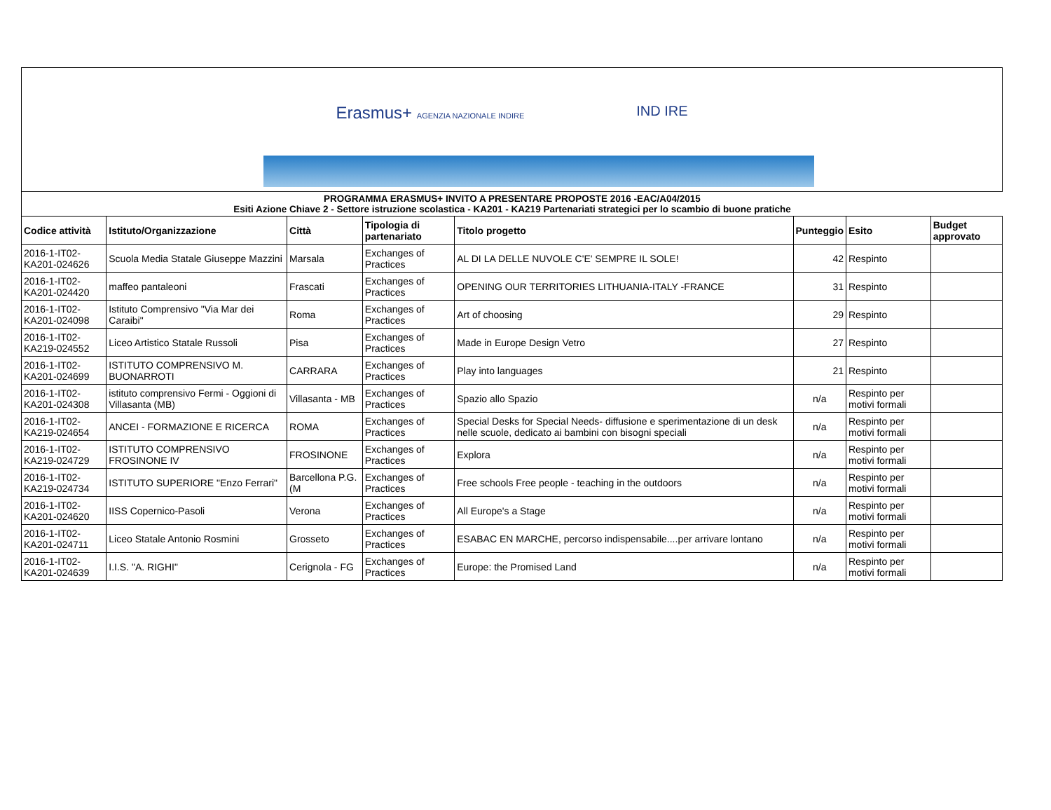Erasmus+ AGENZIA NAZIONALE INDIRE IND IRE
PROGRAMMA ERASMUS+ INVITO A PRESENTARE PROPOSTE 2016 -EAC/A04/2015
Esiti Azione Chiave 2 - Settore istruzione scolastica - KA201 - KA219 Partenariati strategici per lo scambio di buone pratiche
| Codice attività | Istituto/Organizzazione | Città | Tipologia di partenariato | Titolo progetto | Punteggio | Esito | Budget approvato |
| --- | --- | --- | --- | --- | --- | --- | --- |
| 2016-1-IT02-KA201-024626 | Scuola Media Statale Giuseppe Mazzini | Marsala | Exchanges of Practices | AL DI LA DELLE NUVOLE C'E' SEMPRE IL SOLE! | 42 | Respinto | |
| 2016-1-IT02-KA201-024420 | maffeo pantaleoni | Frascati | Exchanges of Practices | OPENING OUR TERRITORIES LITHUANIA-ITALY -FRANCE | 31 | Respinto | |
| 2016-1-IT02-KA201-024098 | Istituto Comprensivo "Via Mar dei Caraibi" | Roma | Exchanges of Practices | Art of choosing | 29 | Respinto | |
| 2016-1-IT02-KA219-024552 | Liceo Artistico Statale Russoli | Pisa | Exchanges of Practices | Made in Europe Design Vetro | 27 | Respinto | |
| 2016-1-IT02-KA201-024699 | ISTITUTO COMPRENSIVO M. BUONARROTI | CARRARA | Exchanges of Practices | Play into languages | 21 | Respinto | |
| 2016-1-IT02-KA201-024308 | istituto comprensivo Fermi - Oggioni di Villasanta (MB) | Villasanta - MB | Exchanges of Practices | Spazio allo Spazio | n/a | Respinto per motivi formali | |
| 2016-1-IT02-KA219-024654 | ANCEI - FORMAZIONE E RICERCA | ROMA | Exchanges of Practices | Special Desks for Special Needs- diffusione e sperimentazione di un desk nelle scuole, dedicato ai bambini con bisogni speciali | n/a | Respinto per motivi formali | |
| 2016-1-IT02-KA219-024729 | ISTITUTO COMPRENSIVO FROSINONE IV | FROSINONE | Exchanges of Practices | Explora | n/a | Respinto per motivi formali | |
| 2016-1-IT02-KA219-024734 | ISTITUTO SUPERIORE "Enzo Ferrari" | Barcellona P.G. (M | Exchanges of Practices | Free schools Free people - teaching in the outdoors | n/a | Respinto per motivi formali | |
| 2016-1-IT02-KA201-024620 | IISS Copernico-Pasoli | Verona | Exchanges of Practices | All Europe's a Stage | n/a | Respinto per motivi formali | |
| 2016-1-IT02-KA201-024711 | Liceo Statale Antonio Rosmini | Grosseto | Exchanges of Practices | ESABAC EN MARCHE, percorso indispensabile....per arrivare lontano | n/a | Respinto per motivi formali | |
| 2016-1-IT02-KA201-024639 | I.I.S. "A. RIGHI" | Cerignola - FG | Exchanges of Practices | Europe: the Promised Land | n/a | Respinto per motivi formali | |